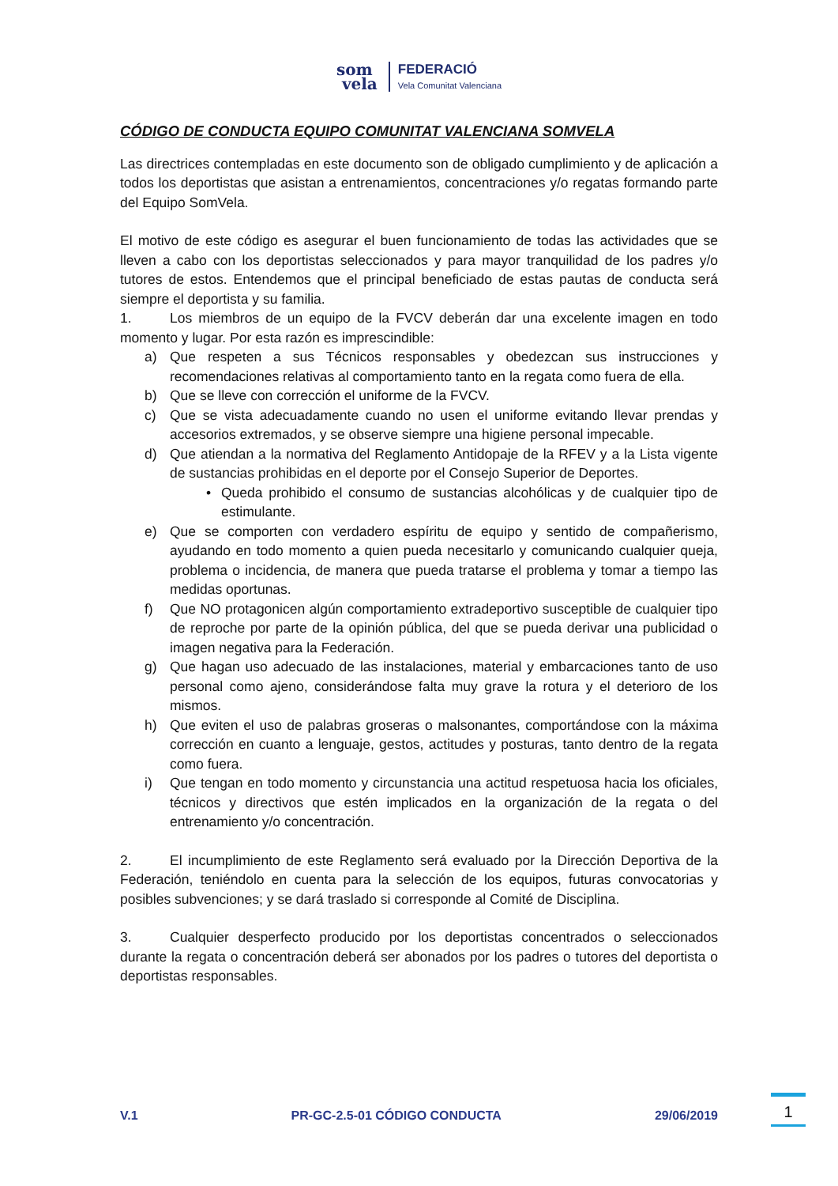som
vela
FEDERACIÓ
Vela Comunitat Valenciana
CÓDIGO DE CONDUCTA EQUIPO COMUNITAT VALENCIANA SOMVELA
Las directrices contempladas en este documento son de obligado cumplimiento y de aplicación a todos los deportistas que asistan a entrenamientos, concentraciones y/o regatas formando parte del Equipo SomVela.
El motivo de este código es asegurar el buen funcionamiento de todas las actividades que se lleven a cabo con los deportistas seleccionados y para mayor tranquilidad de los padres y/o tutores de estos. Entendemos que el principal beneficiado de estas pautas de conducta será siempre el deportista y su familia.
1. Los miembros de un equipo de la FVCV deberán dar una excelente imagen en todo momento y lugar. Por esta razón es imprescindible:
a) Que respeten a sus Técnicos responsables y obedezcan sus instrucciones y recomendaciones relativas al comportamiento tanto en la regata como fuera de ella.
b) Que se lleve con corrección el uniforme de la FVCV.
c) Que se vista adecuadamente cuando no usen el uniforme evitando llevar prendas y accesorios extremados, y se observe siempre una higiene personal impecable.
d) Que atiendan a la normativa del Reglamento Antidopaje de la RFEV y a la Lista vigente de sustancias prohibidas en el deporte por el Consejo Superior de Deportes.
• Queda prohibido el consumo de sustancias alcohólicas y de cualquier tipo de estimulante.
e) Que se comporten con verdadero espíritu de equipo y sentido de compañerismo, ayudando en todo momento a quien pueda necesitarlo y comunicando cualquier queja, problema o incidencia, de manera que pueda tratarse el problema y tomar a tiempo las medidas oportunas.
f) Que NO protagonicen algún comportamiento extradeportivo susceptible de cualquier tipo de reproche por parte de la opinión pública, del que se pueda derivar una publicidad o imagen negativa para la Federación.
g) Que hagan uso adecuado de las instalaciones, material y embarcaciones tanto de uso personal como ajeno, considerándose falta muy grave la rotura y el deterioro de los mismos.
h) Que eviten el uso de palabras groseras o malsonantes, comportándose con la máxima corrección en cuanto a lenguaje, gestos, actitudes y posturas, tanto dentro de la regata como fuera.
i) Que tengan en todo momento y circunstancia una actitud respetuosa hacia los oficiales, técnicos y directivos que estén implicados en la organización de la regata o del entrenamiento y/o concentración.
2. El incumplimiento de este Reglamento será evaluado por la Dirección Deportiva de la Federación, teniéndolo en cuenta para la selección de los equipos, futuras convocatorias y posibles subvenciones; y se dará traslado si corresponde al Comité de Disciplina.
3. Cualquier desperfecto producido por los deportistas concentrados o seleccionados durante la regata o concentración deberá ser abonados por los padres o tutores del deportista o deportistas responsables.
V.1 PR-GC-2.5-01 CÓDIGO CONDUCTA 29/06/2019
1